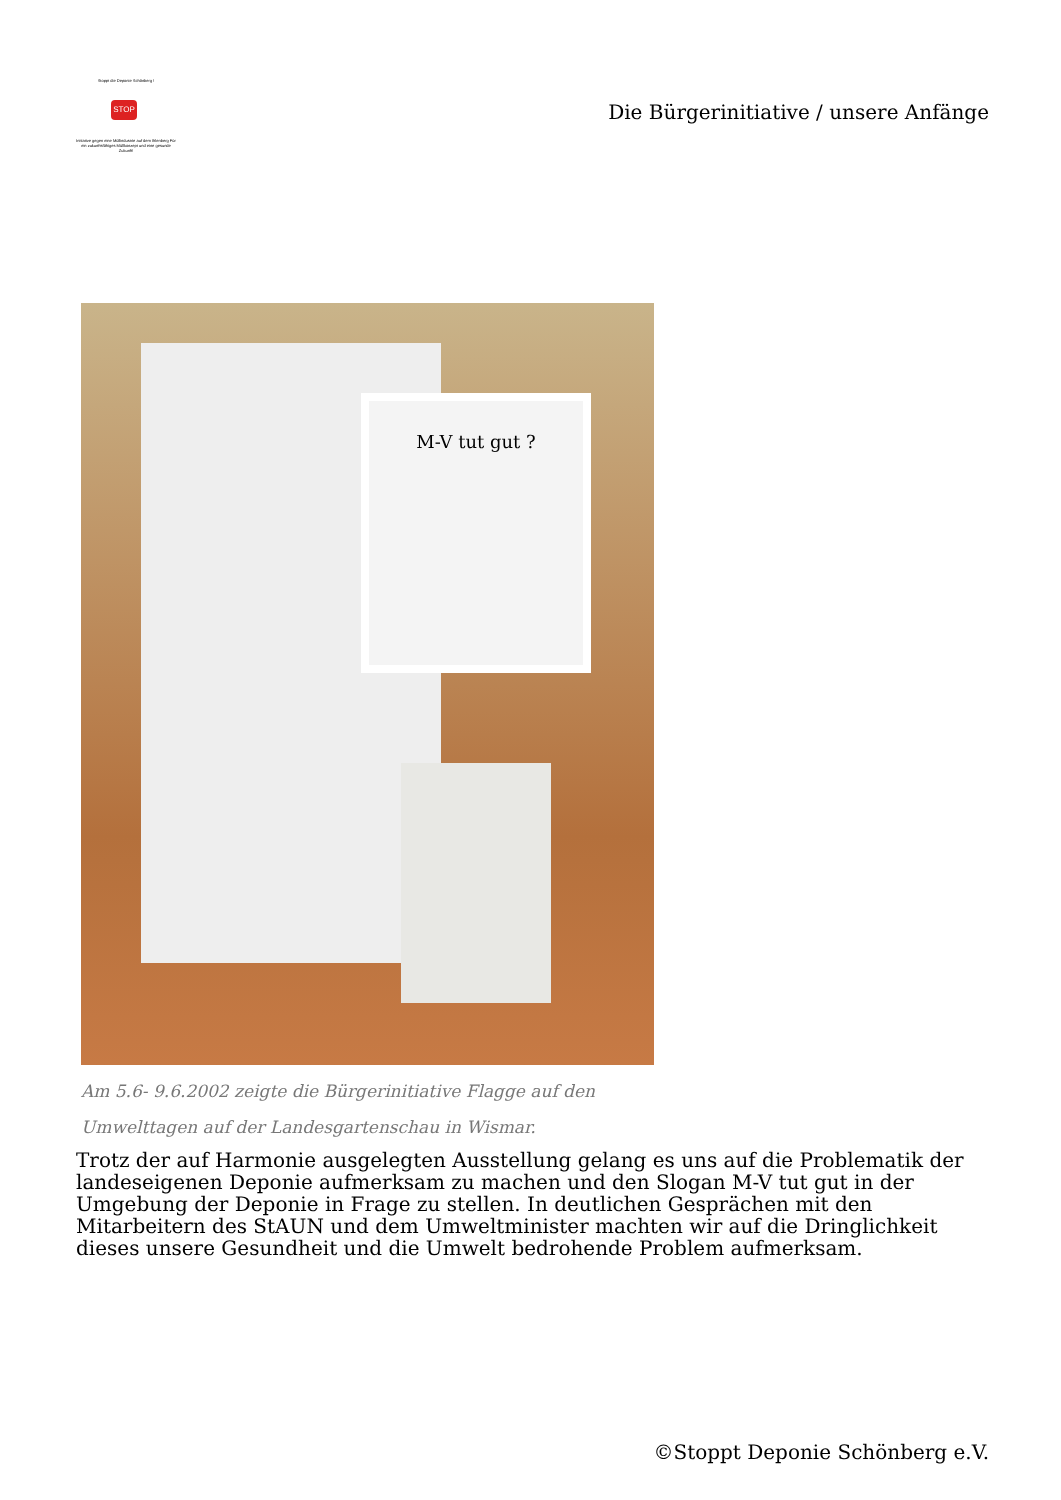Stoppt die Deponie Schönberg !
STOP
Initiative gegen eine Müllindustrie auf dem Ihlenberg Für ein zukunftsfähiges Müllkonzept und eine gesunde Zukunft!
Die Bürgerinitiative / unsere Anfänge
M-V tut gut ?
Am 5.6- 9.6.2002 zeigte die Bürgerinitiative Flagge auf den
Umwelttagen auf der Landesgartenschau in Wismar.
Trotz der auf Harmonie ausgelegten Ausstellung gelang es uns auf die Problematik der landeseigenen Deponie aufmerksam zu machen und den Slogan M-V tut gut in der Umgebung der Deponie in Frage zu stellen. In deutlichen Gesprächen mit den Mitarbeitern des StAUN und dem Umweltminister machten wir auf die Dringlichkeit dieses unsere Gesundheit und die Umwelt bedrohende Problem aufmerksam.
©Stoppt Deponie Schönberg e.V.